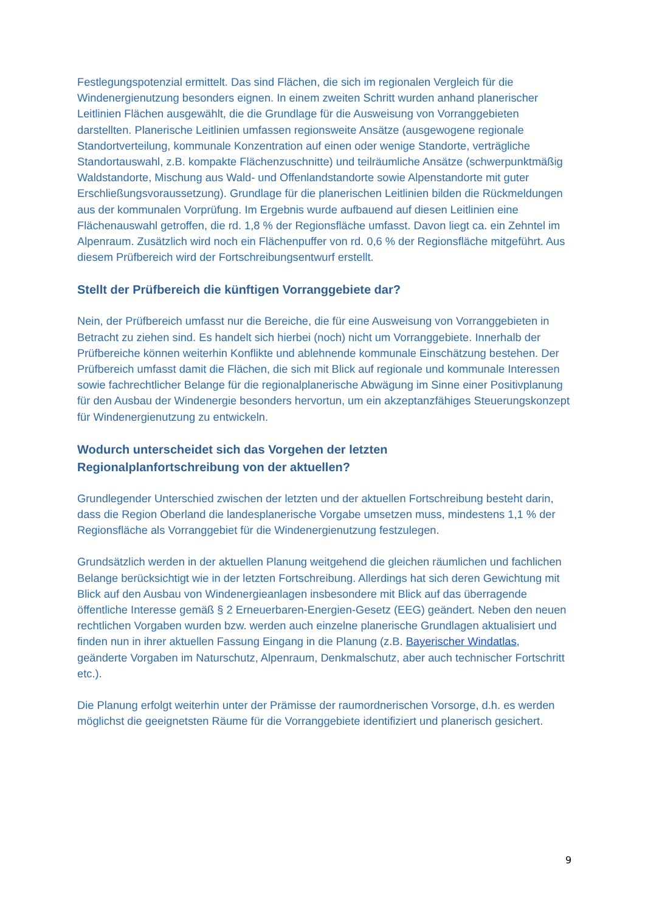Festlegungspotenzial ermittelt. Das sind Flächen, die sich im regionalen Vergleich für die Windenergienutzung besonders eignen. In einem zweiten Schritt wurden anhand planerischer Leitlinien Flächen ausgewählt, die die Grundlage für die Ausweisung von Vorranggebieten darstellten. Planerische Leitlinien umfassen regionsweite Ansätze (ausgewogene regionale Standortverteilung, kommunale Konzentration auf einen oder wenige Standorte, verträgliche Standortauswahl, z.B. kompakte Flächenzuschnitte) und teilräumliche Ansätze (schwerpunktmäßig Waldstandorte, Mischung aus Wald- und Offenlandstandorte sowie Alpenstandorte mit guter Erschließungsvoraussetzung). Grundlage für die planerischen Leitlinien bilden die Rückmeldungen aus der kommunalen Vorprüfung. Im Ergebnis wurde aufbauend auf diesen Leitlinien eine Flächenauswahl getroffen, die rd. 1,8 % der Regionsfläche umfasst. Davon liegt ca. ein Zehntel im Alpenraum. Zusätzlich wird noch ein Flächenpuffer von rd. 0,6 % der Regionsfläche mitgeführt. Aus diesem Prüfbereich wird der Fortschreibungsentwurf erstellt.
Stellt der Prüfbereich die künftigen Vorranggebiete dar?
Nein, der Prüfbereich umfasst nur die Bereiche, die für eine Ausweisung von Vorranggebieten in Betracht zu ziehen sind. Es handelt sich hierbei (noch) nicht um Vorranggebiete. Innerhalb der Prüfbereiche können weiterhin Konflikte und ablehnende kommunale Einschätzung bestehen. Der Prüfbereich umfasst damit die Flächen, die sich mit Blick auf regionale und kommunale Interessen sowie fachrechtlicher Belange für die regionalplanerische Abwägung im Sinne einer Positivplanung für den Ausbau der Windenergie besonders hervortun, um ein akzeptanzfähiges Steuerungskonzept für Windenergienutzung zu entwickeln.
Wodurch unterscheidet sich das Vorgehen der letzten
Regionalplanfortschreibung von der aktuellen?
Grundlegender Unterschied zwischen der letzten und der aktuellen Fortschreibung besteht darin, dass die Region Oberland die landesplanerische Vorgabe umsetzen muss, mindestens 1,1 % der Regionsfläche als Vorranggebiet für die Windenergienutzung festzulegen.
Grundsätzlich werden in der aktuellen Planung weitgehend die gleichen räumlichen und fachlichen Belange berücksichtigt wie in der letzten Fortschreibung. Allerdings hat sich deren Gewichtung mit Blick auf den Ausbau von Windenergieanlagen insbesondere mit Blick auf das überragende öffentliche Interesse gemäß § 2 Erneuerbaren-Energien-Gesetz (EEG) geändert. Neben den neuen rechtlichen Vorgaben wurden bzw. werden auch einzelne planerische Grundlagen aktualisiert und finden nun in ihrer aktuellen Fassung Eingang in die Planung (z.B. Bayerischer Windatlas, geänderte Vorgaben im Naturschutz, Alpenraum, Denkmalschutz, aber auch technischer Fortschritt etc.).
Die Planung erfolgt weiterhin unter der Prämisse der raumordnerischen Vorsorge, d.h. es werden möglichst die geeignetsten Räume für die Vorranggebiete identifiziert und planerisch gesichert.
9